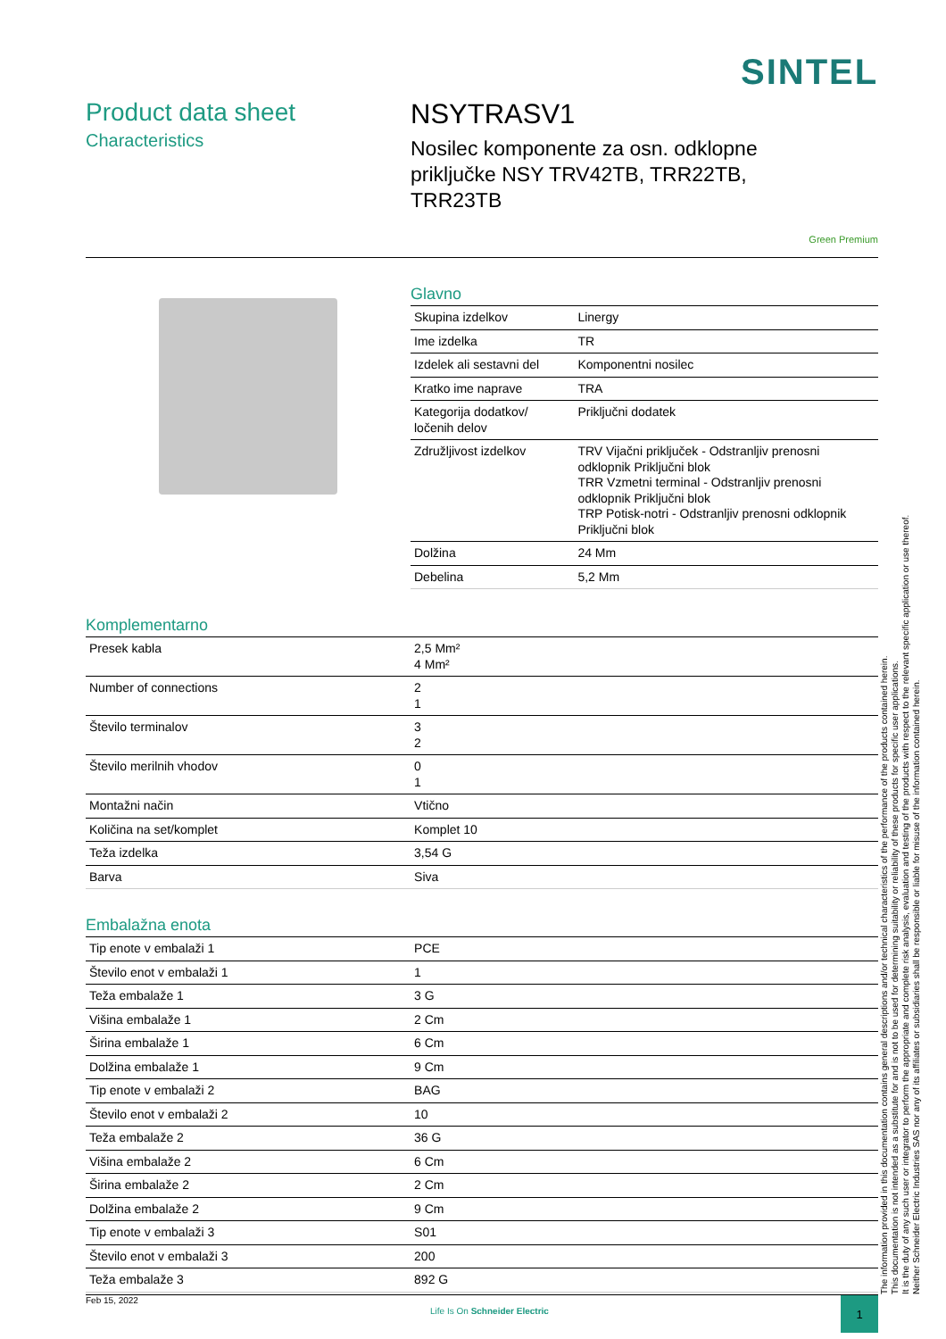SINTEL
Product data sheet
Characteristics
NSYTRASV1
Nosilec komponente za osn. odklopne priključke NSY TRV42TB, TRR22TB, TRR23TB
Green Premium
Glavno
| Skupina izdelkov | Linergy |
| Ime izdelka | TR |
| Izdelek ali sestavni del | Komponentni nosilec |
| Kratko ime naprave | TRA |
| Kategorija dodatkov/ ločenih delov | Priključni dodatek |
| Združljivost izdelkov | TRV Vijačni priključek - Odstranljiv prenosni odklopnik Priključni blok TRR Vzmetni terminal - Odstranljiv prenosni odklopnik Priključni blok TRP Potisk-notri - Odstranljiv prenosni odklopnik Priključni blok |
| Dolžina | 24 Mm |
| Debelina | 5,2 Mm |
Komplementarno
| Presek kabla | 2,5 Mm² 4 Mm² |
| Number of connections | 2 1 |
| Število terminalov | 3 2 |
| Število merilnih vhodov | 0 1 |
| Montažni način | Vtično |
| Količina na set/komplet | Komplet 10 |
| Teža izdelka | 3,54 G |
| Barva | Siva |
Embalažna enota
| Tip enote v embalaži 1 | PCE |
| Število enot v embalaži 1 | 1 |
| Teža embalaže 1 | 3 G |
| Višina embalaže 1 | 2 Cm |
| Širina embalaže 1 | 6 Cm |
| Dolžina embalaže 1 | 9 Cm |
| Tip enote v embalaži 2 | BAG |
| Število enot v embalaži 2 | 10 |
| Teža embalaže 2 | 36 G |
| Višina embalaže 2 | 6 Cm |
| Širina embalaže 2 | 2 Cm |
| Dolžina embalaže 2 | 9 Cm |
| Tip enote v embalaži 3 | S01 |
| Število enot v embalaži 3 | 200 |
| Teža embalaže 3 | 892 G |
The information provided in this documentation contains general descriptions and/or technical characteristics of the performance of the products contained herein.
This documentation is not intended as a substitute for and is not to be used for determining suitability or reliability of these products for specific user applications.
It is the duty of any such user or integrator to perform the appropriate and complete risk analysis, evaluation and testing of the products with respect to the relevant specific application or use thereof.
Neither Schneider Electric Industries SAS nor any of its affiliates or subsidiaries shall be responsible or liable for misuse of the information contained herein.
Feb 15, 2022 Life Is On Schneider Electric 1